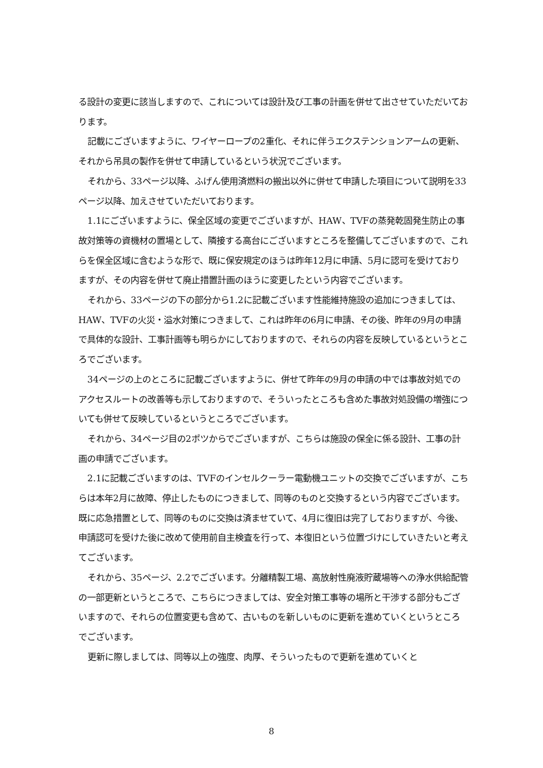る設計の変更に該当しますので、これについては設計及び工事の計画を併せて出させていただいております。
記載にございますように、ワイヤーロープの2重化、それに伴うエクステンションアームの更新、それから吊具の製作を併せて申請しているという状況でございます。
それから、33ページ以降、ふげん使用済燃料の搬出以外に併せて申請した項目について説明を33ページ以降、加えさせていただいております。
1.1にございますように、保全区域の変更でございますが、HAW、TVFの蒸発乾固発生防止の事故対策等の資機材の置場として、隣接する高台にございますところを整備してございますので、これらを保全区域に含むような形で、既に保安規定のほうは昨年12月に申請、5月に認可を受けておりますが、その内容を併せて廃止措置計画のほうに変更したという内容でございます。
それから、33ページの下の部分から1.2に記載ございます性能維持施設の追加につきましては、HAW、TVFの火災・溢水対策につきまして、これは昨年の6月に申請、その後、昨年の9月の申請で具体的な設計、工事計画等も明らかにしておりますので、それらの内容を反映しているというところでございます。
34ページの上のところに記載ございますように、併せて昨年の9月の申請の中では事故対処でのアクセスルートの改善等も示しておりますので、そういったところも含めた事故対処設備の増強についても併せて反映しているというところでございます。
それから、34ページ目の2ポツからでございますが、こちらは施設の保全に係る設計、工事の計画の申請でございます。
2.1に記載ございますのは、TVFのインセルクーラー電動機ユニットの交換でございますが、こちらは本年2月に故障、停止したものにつきまして、同等のものと交換するという内容でございます。既に応急措置として、同等のものに交換は済ませていて、4月に復旧は完了しておりますが、今後、申請認可を受けた後に改めて使用前自主検査を行って、本復旧という位置づけにしていきたいと考えてございます。
それから、35ページ、2.2でございます。分離精製工場、高放射性廃液貯蔵場等への浄水供給配管の一部更新というところで、こちらにつきましては、安全対策工事等の場所と干渉する部分もございますので、それらの位置変更も含めて、古いものを新しいものに更新を進めていくというところでございます。
更新に際しましては、同等以上の強度、肉厚、そういったもので更新を進めていくと
8